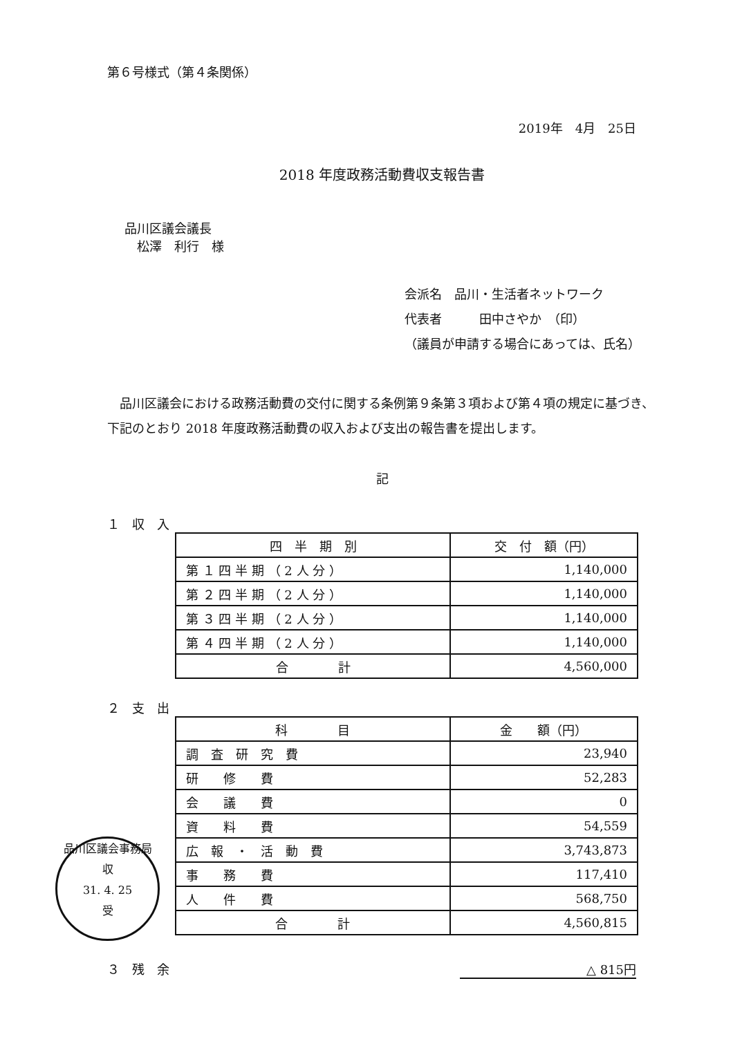第６号様式（第４条関係）
2019年　4月　25日
2018 年度政務活動費収支報告書
品川区議会議長
　松澤　利行　様
会派名　品川・生活者ネットワーク
代表者　　　田中さやか　（印）
（議員が申請する場合にあっては、氏名）
　品川区議会における政務活動費の交付に関する条例第９条第３項および第４項の規定に基づき、下記のとおり 2018 年度政務活動費の収入および支出の報告書を提出します。
記
１　収　入
| 四 半 期 別 | 交 付 額（円） |
| --- | --- |
| 第 １ 四 半 期 （ 2 人 分 ） | 1,140,000 |
| 第 ２ 四 半 期 （ 2 人 分 ） | 1,140,000 |
| 第 ３ 四 半 期 （ 2 人 分 ） | 1,140,000 |
| 第 ４ 四 半 期 （ 2 人 分 ） | 1,140,000 |
| 合 計 | 4,560,000 |
２　支　出
| 科 目 | 金 額（円） |
| --- | --- |
| 調 査 研 究 費 | 23,940 |
| 研 修 費 | 52,283 |
| 会 議 費 | 0 |
| 資 料 費 | 54,559 |
| 広 報 ・ 活 動 費 | 3,743,873 |
| 事 務 費 | 117,410 |
| 人 件 費 | 568,750 |
| 合 計 | 4,560,815 |
３　残　余 △ 815円
品川区議会事務局
収
31. 4. 25
受